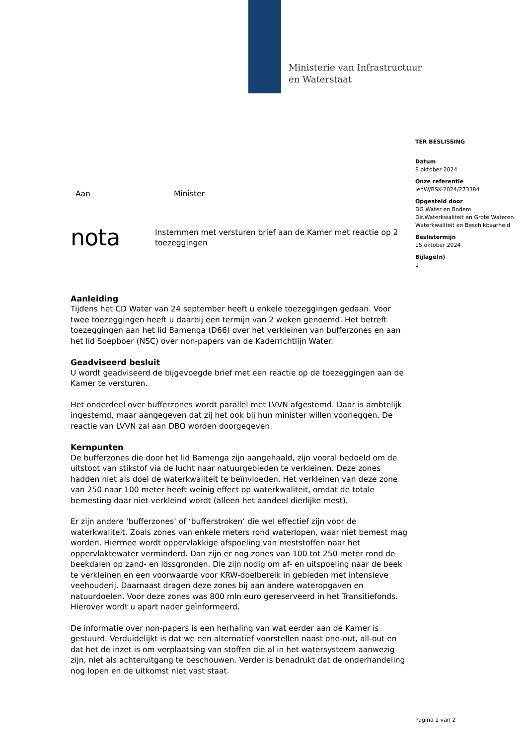Ministerie van Infrastructuur
en Waterstaat
TER BESLISSING
Datum
8 oktober 2024
Onze referentie
IenW/BSK-2024/273384
Opgesteld door
DG Water en Bodem
Dir.Waterkwaliteit en Grote Wateren
Waterkwaliteit en Beschikbaarheid
Beslistermijn
15 oktober 2024
Bijlage(n)
1
Aan Minister
nota Instemmen met versturen brief aan de Kamer met reactie op 2 toezeggingen
Aanleiding
Tijdens het CD Water van 24 september heeft u enkele toezeggingen gedaan. Voor twee toezeggingen heeft u daarbij een termijn van 2 weken genoemd. Het betreft toezeggingen aan het lid Bamenga (D66) over het verkleinen van bufferzones en aan het lid Soepboer (NSC) over non-papers van de Kaderrichtlijn Water.
Geadviseerd besluit
U wordt geadviseerd de bijgevoegde brief met een reactie op de toezeggingen aan de Kamer te versturen.
Het onderdeel over bufferzones wordt parallel met LVVN afgestemd. Daar is ambtelijk ingestemd, maar aangegeven dat zij het ook bij hun minister willen voorleggen. De reactie van LVVN zal aan DBO worden doorgegeven.
Kernpunten
De bufferzones die door het lid Bamenga zijn aangehaald, zijn vooral bedoeld om de uitstoot van stikstof via de lucht naar natuurgebieden te verkleinen. Deze zones hadden niet als doel de waterkwaliteit te beïnvloeden. Het verkleinen van deze zone van 250 naar 100 meter heeft weinig effect op waterkwaliteit, omdat de totale bemesting daar niet verkleind wordt (alleen het aandeel dierlijke mest).
Er zijn andere ‘bufferzones’ of ‘bufferstroken’ die wel effectief zijn voor de waterkwaliteit. Zoals zones van enkele meters rond waterlopen, waar niet bemest mag worden. Hiermee wordt oppervlakkige afspoeling van meststoffen naar het oppervlaktewater verminderd. Dan zijn er nog zones van 100 tot 250 meter rond de beekdalen op zand- en lössgronden. Die zijn nodig om af- en uitspoeling naar de beek te verkleinen en een voorwaarde voor KRW-doelbereik in gebieden met intensieve veehouderij. Daarnaast dragen deze zones bij aan andere wateropgaven en natuurdoelen. Voor deze zones was 800 mln euro gereserveerd in het Transitiefonds. Hierover wordt u apart nader geïnformeerd.
De informatie over non-papers is een herhaling van wat eerder aan de Kamer is gestuurd. Verduidelijkt is dat we een alternatief voorstellen naast one-out, all-out en dat het de inzet is om verplaatsing van stoffen die al in het watersysteem aanwezig zijn, niet als achteruitgang te beschouwen. Verder is benadrukt dat de onderhandeling nog lopen en de uitkomst niet vast staat.
Pagina 1 van 2